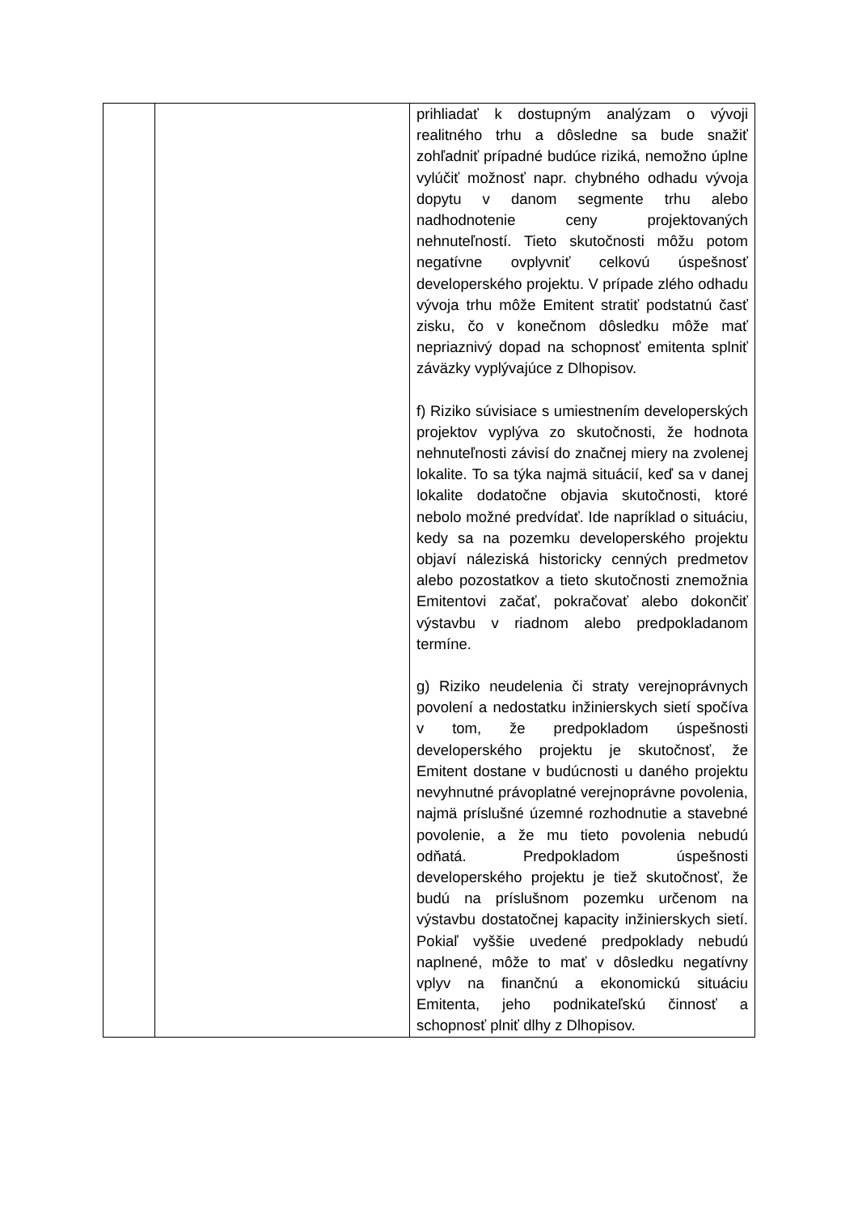| | | prihliadať k dostupným analýzam o vývoji realitného trhu a dôsledne sa bude snažiť zohľadniť prípadné budúce riziká, nemožno úplne vylúčiť možnosť napr. chybného odhadu vývoja dopytu v danom segmente trhu alebo nadhodnotenie ceny projektovaných nehnuteľností. Tieto skutočnosti môžu potom negatívne ovplyvniť celkovú úspešnosť developerského projektu. V prípade zlého odhadu vývoja trhu môže Emitent stratiť podstatnú časť zisku, čo v konečnom dôsledku môže mať nepriaznivý dopad na schopnosť emitenta splniť záväzky vyplývajúce z Dlhopisov. f) Riziko súvisiace s umiestnením developerských projektov vyplýva zo skutočnosti, že hodnota nehnuteľnosti závisí do značnej miery na zvolenej lokalite. To sa týka najmä situácií, keď sa v danej lokalite dodatočne objavia skutočnosti, ktoré nebolo možné predvídať. Ide napríklad o situáciu, kedy sa na pozemku developerského projektu objaví náleziská historicky cenných predmetov alebo pozostatkov a tieto skutočnosti znemožnia Emitentovi začať, pokračovať alebo dokončiť výstavbu v riadnom alebo predpokladanom termíne. g) Riziko neudelenia či straty verejnoprávnych povolení a nedostatku inžinierskych sietí spočíva v tom, že predpokladom úspešnosti developerského projektu je skutočnosť, že Emitent dostane v budúcnosti u daného projektu nevyhnutné právoplatné verejnoprávne povolenia, najmä príslušné územné rozhodnutie a stavebné povolenie, a že mu tieto povolenia nebudú odňatá. Predpokladom úspešnosti developerského projektu je tiež skutočnosť, že budú na príslušnom pozemku určenom na výstavbu dostatočnej kapacity inžinierskych sietí. Pokiaľ vyššie uvedené predpoklady nebudú naplnené, môže to mať v dôsledku negatívny vplyv na finančnú a ekonomickú situáciu Emitenta, jeho podnikateľskú činnosť a schopnosť plniť dlhy z Dlhopisov. |